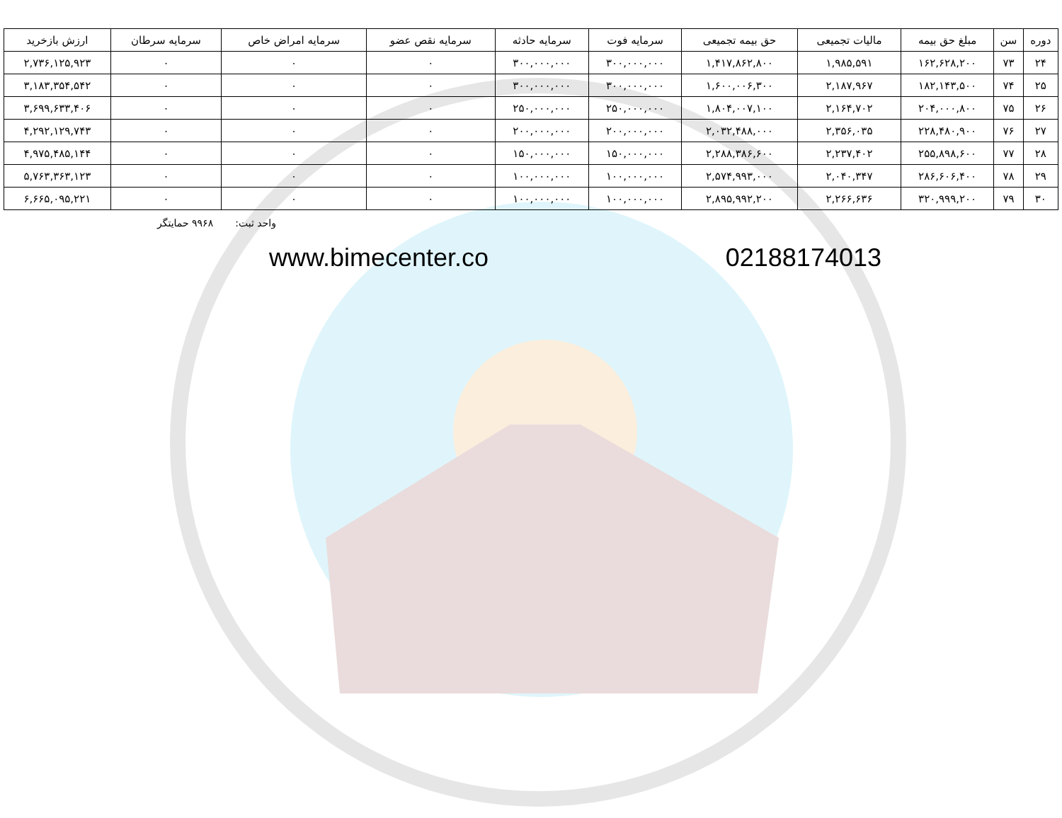| دوره | سن | مبلغ حق بیمه | مالیات تجمیعی | حق بیمه تجمیعی | سرمایه فوت | سرمایه حادثه | سرمایه نقص عضو | سرمایه امراض خاص | سرمایه سرطان | ارزش بازخرید |
| --- | --- | --- | --- | --- | --- | --- | --- | --- | --- | --- |
| ۲۴ | ۷۳ | ۱۶۲,۶۲۸,۲۰۰ | ۱,۹۸۵,۵۹۱ | ۱,۴۱۷,۸۶۲,۸۰۰ | ۳۰۰,۰۰۰,۰۰۰ | ۳۰۰,۰۰۰,۰۰۰ | ۰ | ۰ | ۰ | ۲,۷۳۶,۱۲۵,۹۲۳ |
| ۲۵ | ۷۴ | ۱۸۲,۱۴۳,۵۰۰ | ۲,۱۸۷,۹۶۷ | ۱,۶۰۰,۰۰۶,۳۰۰ | ۳۰۰,۰۰۰,۰۰۰ | ۳۰۰,۰۰۰,۰۰۰ | ۰ | ۰ | ۰ | ۳,۱۸۳,۳۵۴,۵۴۲ |
| ۲۶ | ۷۵ | ۲۰۴,۰۰۰,۸۰۰ | ۲,۱۶۴,۷۰۲ | ۱,۸۰۴,۰۰۷,۱۰۰ | ۲۵۰,۰۰۰,۰۰۰ | ۲۵۰,۰۰۰,۰۰۰ | ۰ | ۰ | ۰ | ۳,۶۹۹,۶۳۳,۴۰۶ |
| ۲۷ | ۷۶ | ۲۲۸,۴۸۰,۹۰۰ | ۲,۳۵۶,۰۳۵ | ۲,۰۳۲,۴۸۸,۰۰۰ | ۲۰۰,۰۰۰,۰۰۰ | ۲۰۰,۰۰۰,۰۰۰ | ۰ | ۰ | ۰ | ۴,۲۹۲,۱۲۹,۷۴۳ |
| ۲۸ | ۷۷ | ۲۵۵,۸۹۸,۶۰۰ | ۲,۲۳۷,۴۰۲ | ۲,۲۸۸,۳۸۶,۶۰۰ | ۱۵۰,۰۰۰,۰۰۰ | ۱۵۰,۰۰۰,۰۰۰ | ۰ | ۰ | ۰ | ۴,۹۷۵,۴۸۵,۱۴۴ |
| ۲۹ | ۷۸ | ۲۸۶,۶۰۶,۴۰۰ | ۲,۰۴۰,۳۴۷ | ۲,۵۷۴,۹۹۳,۰۰۰ | ۱۰۰,۰۰۰,۰۰۰ | ۱۰۰,۰۰۰,۰۰۰ | ۰ | ۰ | ۰ | ۵,۷۶۳,۳۶۳,۱۲۳ |
| ۳۰ | ۷۹ | ۳۲۰,۹۹۹,۲۰۰ | ۲,۲۶۶,۶۳۶ | ۲,۸۹۵,۹۹۲,۲۰۰ | ۱۰۰,۰۰۰,۰۰۰ | ۱۰۰,۰۰۰,۰۰۰ | ۰ | ۰ | ۰ | ۶,۶۶۵,۰۹۵,۲۲۱ |
واحد ثبت: ۹۹۶۸ حمایتگر
www.bimecenter.co 02188174013